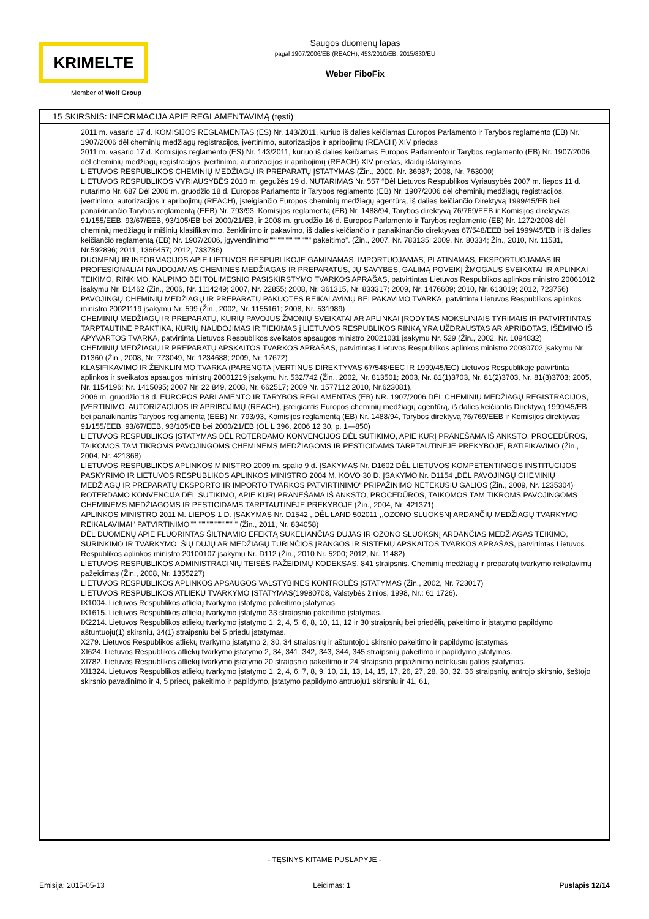KRIMELTE
Member of Wolf Group
Saugos duomenų lapas
pagal 1907/2006/EB (REACH), 453/2010/EB, 2015/830/EU
Weber FiboFix
15 SKIRSNIS: INFORMACIJA APIE REGLAMENTAVIMĄ (tęsti)
2011 m. vasario 17 d. KOMISIJOS REGLAMENTAS (ES) Nr. 143/2011, kuriuo iš dalies keičiamas Europos Parlamento ir Tarybos reglamento (EB) Nr. 1907/2006 dėl cheminių medžiagų registracijos, įvertinimo, autorizacijos ir apribojimų (REACH) XIV priedas
2011 m. vasario 17 d. Komisijos reglamento (ES) Nr. 143/2011, kuriuo iš dalies keičiamas Europos Parlamento ir Tarybos reglamento (EB) Nr. 1907/2006 dėl cheminių medžiagų registracijos, įvertinimo, autorizacijos ir apribojimų (REACH) XIV priedas, klaidų ištaisymas
LIETUVOS RESPUBLIKOS CHEMINIŲ MEDŽIAGŲ IR PREPARATŲ ĮSTATYMAS (Žin., 2000, Nr. 36987; 2008, Nr. 763000)
LIETUVOS RESPUBLIKOS VYRIAUSYBĖS 2010 m. gegužės 19 d. NUTARIMAS Nr. 557 “Dėl Lietuvos Respublikos Vyriausybės 2007 m. liepos 11 d. nutarimo Nr. 687 Dėl 2006 m. gruodžio 18 d. Europos Parlamento ir Tarybos reglamento (EB) Nr. 1907/2006 dėl cheminių medžiagų registracijos, įvertinimo, autorizacijos ir apribojimų (REACH), įsteigiančio Europos cheminių medžiagų agentūrą, iš dalies keičiančio Direktyvą 1999/45/EB bei panaikinančio Tarybos reglamentą (EEB) Nr. 793/93, Komisijos reglamentą (EB) Nr. 1488/94, Tarybos direktyvą 76/769/EEB ir Komisijos direktyvas 91/155/EEB, 93/67/EEB, 93/105/EB bei 2000/21/EB, ir 2008 m. gruodžio 16 d. Europos Parlamento ir Tarybos reglamento (EB) Nr. 1272/2008 dėl cheminių medžiagų ir mišinių klasifikavimo, ženklinimo ir pakavimo, iš dalies keičiančio ir panaikinančio direktyvas 67/548/EEB bei 1999/45/EB ir iš dalies keičiančio reglamentą (EB) Nr. 1907/2006, įgyvendinimo"""""""""""""""" pakeitimo”. (Žin., 2007, Nr. 783135; 2009, Nr. 80334; Žin., 2010, Nr. 11531, Nr.592896; 2011, 1366457; 2012, 733786)
DUOMENŲ IR INFORMACIJOS APIE LIETUVOS RESPUBLIKOJE GAMINAMAS, IMPORTUOJAMAS, PLATINAMAS, EKSPORTUOJAMAS IR PROFESIONALIAI NAUDOJAMAS CHEMINES MEDŽIAGAS IR PREPARATUS, JŲ SAVYBES, GALIMĄ POVEIKĮ ŽMOGAUS SVEIKATAI IR APLINKAI TEIKIMO, RINKIMO, KAUPIMO BEI TOLIMESNIO PASISKIRSTYMO TVARKOS APRAŠAS, patvirtintas Lietuvos Respublikos aplinkos ministro 20061012 įsakymu Nr. D1462 (Žin., 2006, Nr. 1114249; 2007, Nr. 22855; 2008, Nr. 361315, Nr. 833317; 2009, Nr. 1476609; 2010, Nr. 613019; 2012, 723756)
PAVOJINGŲ CHEMINIŲ MEDŽIAGŲ IR PREPARATŲ PAKUOTĖS REIKALAVIMŲ BEI PAKAVIMO TVARKA, patvirtinta Lietuvos Respublikos aplinkos ministro 20021119 įsakymu Nr. 599 (Žin., 2002, Nr. 1155161; 2008, Nr. 531989)
CHEMINIŲ MEDŽIAGŲ IR PREPARATŲ, KURIŲ PAVOJUS ŽMONIŲ SVEIKATAI AR APLINKAI ĮRODYTAS MOKSLINIAIS TYRIMAIS IR PATVIRTINTAS TARPTAUTINE PRAKTIKA, KURIŲ NAUDOJIMAS IR TIEKIMAS į LIETUVOS RESPUBLIKOS RINKĄ YRA UŽDRAUSTAS AR APRIBOTAS, IŠĖMIMO IŠ APYVARTOS TVARKA, patvirtinta Lietuvos Respublikos sveikatos apsaugos ministro 20021031 įsakymu Nr. 529 (Žin., 2002, Nr. 1094832)
CHEMINIŲ MEDŽIAGŲ IR PREPARATŲ APSKAITOS TVARKOS APRAŠAS, patvirtintas Lietuvos Respublikos aplinkos ministro 20080702 įsakymu Nr. D1360 (Žin., 2008, Nr. 773049, Nr. 1234688; 2009, Nr. 17672)
KLASIFIKAVIMO IR ŽENKLINIMO TVARKA (PARENGTA ĮVERTINUS DIREKTYVAS 67/548/EEC IR 1999/45/EC) Lietuvos Respublikoje patvirtinta aplinkos ir sveikatos apsaugos ministrų 20001219 įsakymu Nr. 532/742 (Žin., 2002, Nr. 813501; 2003, Nr. 81(1)3703, Nr. 81(2)3703, Nr. 81(3)3703; 2005, Nr. 1154196; Nr. 1415095; 2007 Nr. 22 849, 2008, Nr. 662517; 2009 Nr. 1577112 2010, Nr.623081).
2006 m. gruodžio 18 d. EUROPOS PARLAMENTO IR TARYBOS REGLAMENTAS (EB) NR. 1907/2006 DĖL CHEMINIŲ MEDŽIAGŲ REGISTRACIJOS, ĮVERTINIMO, AUTORIZACIJOS IR APRIBOJIMŲ (REACH), įsteigiantis Europos cheminių medžiagų agentūrą, iš dalies keičiantis Direktyvą 1999/45/EB bei panaikinantis Tarybos reglamentą (EEB) Nr. 793/93, Komisijos reglamentą (EB) Nr. 1488/94, Tarybos direktyvą 76/769/EEB ir Komisijos direktyvas 91/155/EEB, 93/67/EEB, 93/105/EB bei 2000/21/EB (OL L 396, 2006 12 30, p. 1—850)
LIETUVOS RESPUBLIKOS ĮSTATYMAS DĖL ROTERDAMO KONVENCIJOS DĖL SUTIKIMO, APIE KURĮ PRANEŠAMA IŠ ANKSTO, PROCEDŪROS, TAIKOMOS TAM TIKROMS PAVOJINGOMS CHEMINĖMS MEDŽIAGOMS IR PESTICIDAMS TARPTAUTINĖJE PREKYBOJE, RATIFIKAVIMO (Žin., 2004, Nr. 421368)
LIETUVOS RESPUBLIKOS APLINKOS MINISTRO 2009 m. spalio 9 d. ĮSAKYMAS Nr. D1602 DĖL LIETUVOS KOMPETENTINGOS INSTITUCIJOS PASKYRIMO IR LIETUVOS RESPUBLIKOS APLINKOS MINISTRO 2004 M. KOVO 30 D. ĮSAKYMO Nr. D1154 „DĖL PAVOJINGŲ CHEMINIŲ MEDŽIAGŲ IR PREPARATŲ EKSPORTO IR IMPORTO TVARKOS PATVIRTINIMO“ PRIPAŽINIMO NETEKUSIU GALIOS (Žin., 2009, Nr. 1235304)
ROTERDAMO KONVENCIJA DĖL SUTIKIMO, APIE KURĮ PRANEŠAMA IŠ ANKSTO, PROCEDŪROS, TAIKOMOS TAM TIKROMS PAVOJINGOMS CHEMINĖMS MEDŽIAGOMS IR PESTICIDAMS TARPTAUTINĖJE PREKYBOJE (Žin., 2004, Nr. 421371).
APLINKOS MINISTRO 2011 M. LIEPOS 1 D. ĮSAKYMAS Nr. D1542 ,,DĖL LAND 502011 ,,OZONO SLUOKSNĮ ARDANČIŲ MEDŽIAGŲ TVARKYMO REIKALAVIMAI“ PATVIRTINIMO"""""""""""""""""" (Žin., 2011, Nr. 834058)
DĖL DUOMENŲ APIE FLUORINTAS ŠILTNAMIO EFEKTĄ SUKELIANČIAS DUJAS IR OZONO SLUOKSNĮ ARDANČIAS MEDŽIAGAS TEIKIMO, SURINKIMO IR TVARKYMO, ŠIŲ DUJŲ AR MEDŽIAGŲ TURINČIOS ĮRANGOS IR SISTEMŲ APSKAITOS TVARKOS APRAŠAS, patvirtintas Lietuvos Respublikos aplinkos ministro 20100107 įsakymu Nr. D112 (Žin., 2010 Nr. 5200; 2012, Nr. 11482)
LIETUVOS RESPUBLIKOS ADMINISTRACINIŲ TEISĖS PAŽEIDIMŲ KODEKSAS, 841 straipsnis. Cheminių medžiagų ir preparatų tvarkymo reikalavimų pažeidimas (Žin., 2008, Nr. 1355227)
LIETUVOS RESPUBLIKOS APLINKOS APSAUGOS VALSTYBINĖS KONTROLĖS ĮSTATYMAS (Žin., 2002, Nr. 723017)
LIETUVOS RESPUBLIKOS ATLIEKŲ TVARKYMO ĮSTATYMAS(19980708, Valstybės žinios, 1998, Nr.: 61 1726).
IX1004. Lietuvos Respublikos atliekų tvarkymo įstatymo pakeitimo įstatymas.
IX1615. Lietuvos Respublikos atliekų tvarkymo įstatymo 33 straipsnio pakeitimo įstatymas.
IX2214. Lietuvos Respublikos atliekų tvarkymo įstatymo 1, 2, 4, 5, 6, 8, 10, 11, 12 ir 30 straipsnių bei priedėlių pakeitimo ir įstatymo papildymo aštuntuoju(1) skirsniu, 34(1) straipsniu bei 5 priedu įstatymas.
X279. Lietuvos Respublikos atliekų tvarkymo įstatymo 2, 30, 34 straipsnių ir aštuntojo1 skirsnio pakeitimo ir papildymo įstatymas
XI624. Lietuvos Respublikos atliekų tvarkymo įstatymo 2, 34, 341, 342, 343, 344, 345 straipsnių pakeitimo ir papildymo įstatymas.
XI782. Lietuvos Respublikos atliekų tvarkymo įstatymo 20 straipsnio pakeitimo ir 24 straipsnio pripažinimo netekusiu galios įstatymas.
XI1324. Lietuvos Respublikos atliekų tvarkymo įstatymo 1, 2, 4, 6, 7, 8, 9, 10, 11, 13, 14, 15, 17, 26, 27, 28, 30, 32, 36 straipsnių, antrojo skirsnio, šeštojo skirsnio pavadinimo ir 4, 5 priedų pakeitimo ir papildymo, Įstatymo papildymo antruoju1 skirsniu ir 41, 61,
- TĘSINYS KITAME PUSLAPYJE -
Emisija: 2015-05-13 Leidimas: 1 Puslapis 12/14